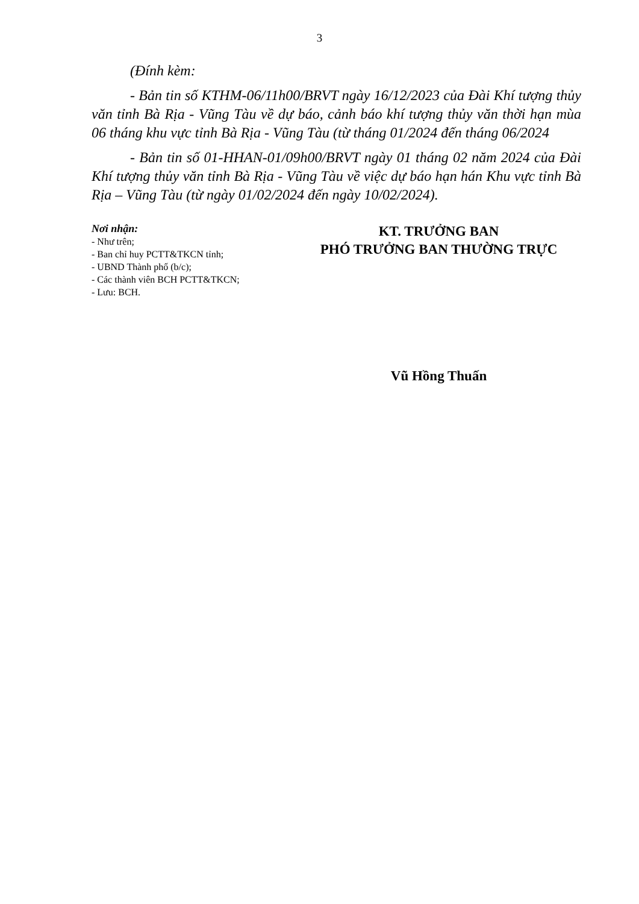3
(Đính kèm:
- Bản tin số KTHM-06/11h00/BRVT ngày 16/12/2023 của Đài Khí tượng thủy văn tỉnh Bà Rịa - Vũng Tàu về dự báo, cảnh báo khí tượng thủy văn thời hạn mùa 06 tháng khu vực tỉnh Bà Rịa - Vũng Tàu (từ tháng 01/2024 đến tháng 06/2024
- Bản tin số 01-HHAN-01/09h00/BRVT ngày 01 tháng 02 năm 2024 của Đài Khí tượng thủy văn tỉnh Bà Rịa - Vũng Tàu về việc dự báo hạn hán Khu vực tỉnh Bà Rịa – Vũng Tàu (từ ngày 01/02/2024 đến ngày 10/02/2024).
Nơi nhận:
- Như trên;
- Ban chỉ huy PCTT&TKCN tỉnh;
- UBND Thành phố (b/c);
- Các thành viên BCH PCTT&TKCN;
- Lưu: BCH.
KT. TRƯỞNG BAN
PHÓ TRƯỞNG BAN THƯỜNG TRỰC
Vũ Hồng Thuấn